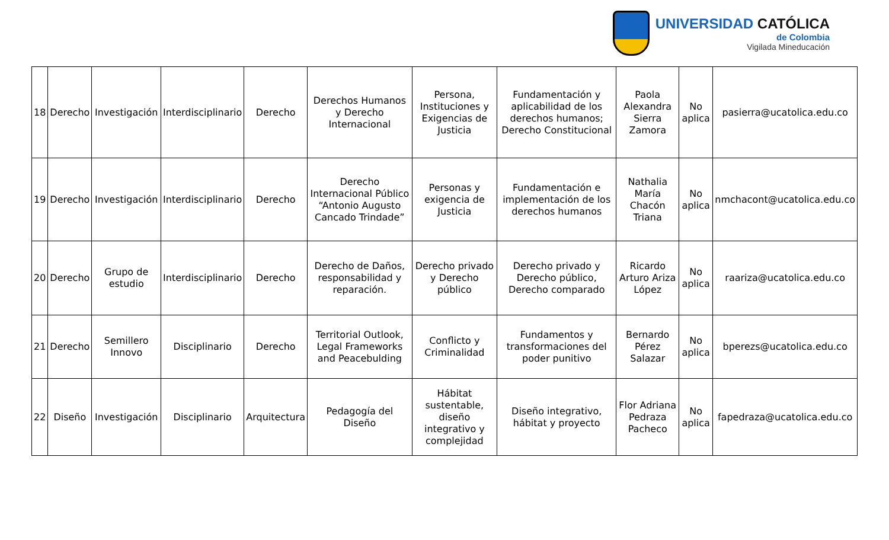UNIVERSIDAD CATÓLICA
de Colombia
Vigilada Mineducación
| 18 | Derecho | Investigación | Interdisciplinario | Derecho | Derechos Humanos y Derecho Internacional | Persona, Instituciones y Exigencias de Justicia | Fundamentación y aplicabilidad de los derechos humanos; Derecho Constitucional | Paola Alexandra Sierra Zamora | No aplica | pasierra@ucatolica.edu.co |
| 19 | Derecho | Investigación | Interdisciplinario | Derecho | Derecho Internacional Público “Antonio Augusto Cancado Trindade” | Personas y exigencia de Justicia | Fundamentación e implementación de los derechos humanos | Nathalia María Chacón Triana | No aplica | nmchacont@ucatolica.edu.co |
| 20 | Derecho | Grupo de estudio | Interdisciplinario | Derecho | Derecho de Daños, responsabilidad y reparación. | Derecho privado y Derecho público | Derecho privado y Derecho público, Derecho comparado | Ricardo Arturo Ariza López | No aplica | raariza@ucatolica.edu.co |
| 21 | Derecho | Semillero Innovo | Disciplinario | Derecho | Territorial Outlook, Legal Frameworks and Peacebulding | Conflicto y Criminalidad | Fundamentos y transformaciones del poder punitivo | Bernardo Pérez Salazar | No aplica | bperezs@ucatolica.edu.co |
| 22 | Diseño | Investigación | Disciplinario | Arquitectura | Pedagogía del Diseño | Hábitat sustentable, diseño integrativo y complejidad | Diseño integrativo, hábitat y proyecto | Flor Adriana Pedraza Pacheco | No aplica | fapedraza@ucatolica.edu.co |